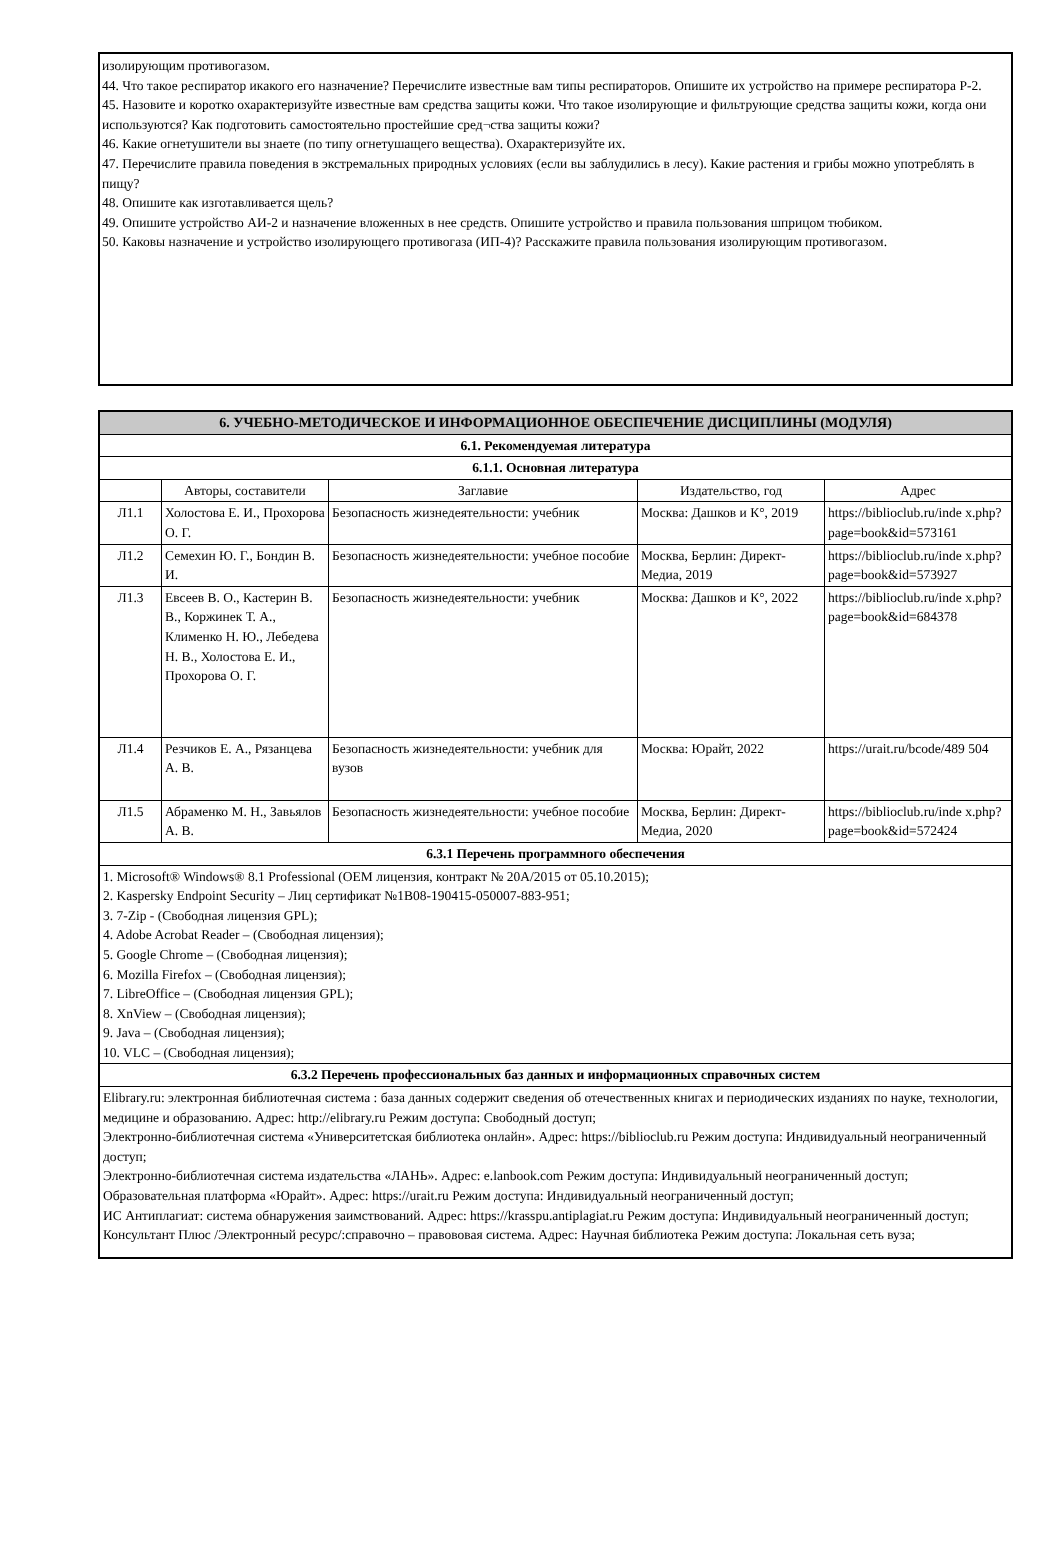изолирующим противогазом.
44. Что такое респиратор икакого его назначение? Перечислите известные вам типы респираторов. Опишите их устройство на примере респиратора Р-2.
45. Назовите и коротко охарактеризуйте известные вам средства защиты кожи. Что такое изолирующие и фильтрующие средства защиты кожи, когда они используются? Как подготовить самостоятельно простейшие сред¬ства защиты кожи?
46. Какие огнетушители вы знаете (по типу огнетушащего вещества). Охарактеризуйте их.
47. Перечислите правила поведения в экстремальных природных условиях (если вы заблудились в лесу). Какие растения и грибы можно употреблять в пищу?
48. Опишите как изготавливается щель?
49. Опишите устройство АИ-2 и назначение вложенных в нее средств. Опишите устройство и правила пользования шприцом тюбиком.
50. Каковы назначение и устройство изолирующего противогаза (ИП-4)? Расскажите правила пользования изолирующим противогазом.
| 6. УЧЕБНО-МЕТОДИЧЕСКОЕ И ИНФОРМАЦИОННОЕ ОБЕСПЕЧЕНИЕ ДИСЦИПЛИНЫ (МОДУЛЯ) | | | | |
| 6.1. Рекомендуемая литература | | | | |
| 6.1.1. Основная литература | | | | |
| | Авторы, составители | Заглавие | Издательство, год | Адрес |
| Л1.1 | Холостова Е. И., Прохорова О. Г. | Безопасность жизнедеятельности: учебник | Москва: Дашков и К°, 2019 | https://biblioclub.ru/inde x.php? page=book&id=573161 |
| Л1.2 | Семехин Ю. Г., Бондин В. И. | Безопасность жизнедеятельности: учебное пособие | Москва, Берлин: Директ-Медиа, 2019 | https://biblioclub.ru/inde x.php? page=book&id=573927 |
| Л1.3 | Евсеев В. О., Кастерин В. В., Коржинек Т. А., Клименко Н. Ю., Лебедева Н. В., Холостова Е. И., Прохорова О. Г. | Безопасность жизнедеятельности: учебник | Москва: Дашков и К°, 2022 | https://biblioclub.ru/inde x.php? page=book&id=684378 |
| Л1.4 | Резчиков Е. А., Рязанцева А. В. | Безопасность жизнедеятельности: учебник для вузов | Москва: Юрайт, 2022 | https://urait.ru/bcode/489 504 |
| Л1.5 | Абраменко М. Н., Завьялов А. В. | Безопасность жизнедеятельности: учебное пособие | Москва, Берлин: Директ-Медиа, 2020 | https://biblioclub.ru/inde x.php? page=book&id=572424 |
| 6.3.1 Перечень программного обеспечения | | | | |
| 1. Microsoft® Windows® 8.1 Professional (OEM лицензия, контракт № 20А/2015 от 05.10.2015); 2. Kaspersky Endpoint Security – Лиц сертификат №1B08-190415-050007-883-951; 3. 7-Zip - (Свободная лицензия GPL); 4. Adobe Acrobat Reader – (Свободная лицензия); 5. Google Chrome – (Свободная лицензия); 6. Mozilla Firefox – (Свободная лицензия); 7. LibreOffice – (Свободная лицензия GPL); 8. XnView – (Свободная лицензия); 9. Java – (Свободная лицензия); 10. VLC – (Свободная лицензия); | | | | |
| 6.3.2 Перечень профессиональных баз данных и информационных справочных систем | | | | |
| Elibrary.ru: электронная библиотечная система : база данных содержит сведения об отечественных книгах и периодических изданиях по науке, технологии, медицине и образованию. Адрес: http://elibrary.ru Режим доступа: Свободный доступ; Электронно-библиотечная система «Университетская библиотека онлайн». Адрес: https://biblioclub.ru Режим доступа: Индивидуальный неограниченный доступ; Электронно-библиотечная система издательства «ЛАНЬ». Адрес: e.lanbook.com Режим доступа: Индивидуальный неограниченный доступ; Образовательная платформа «Юрайт». Адрес: https://urait.ru Режим доступа: Индивидуальный неограниченный доступ; ИС Антиплагиат: система обнаружения заимствований. Адрес: https://krasspu.antiplagiat.ru Режим доступа: Индивидуальный неограниченный доступ; Консультант Плюс /Электронный ресурс/:справочно – правововая система. Адрес: Научная библиотека Режим доступа: Локальная сеть вуза; | | | | |